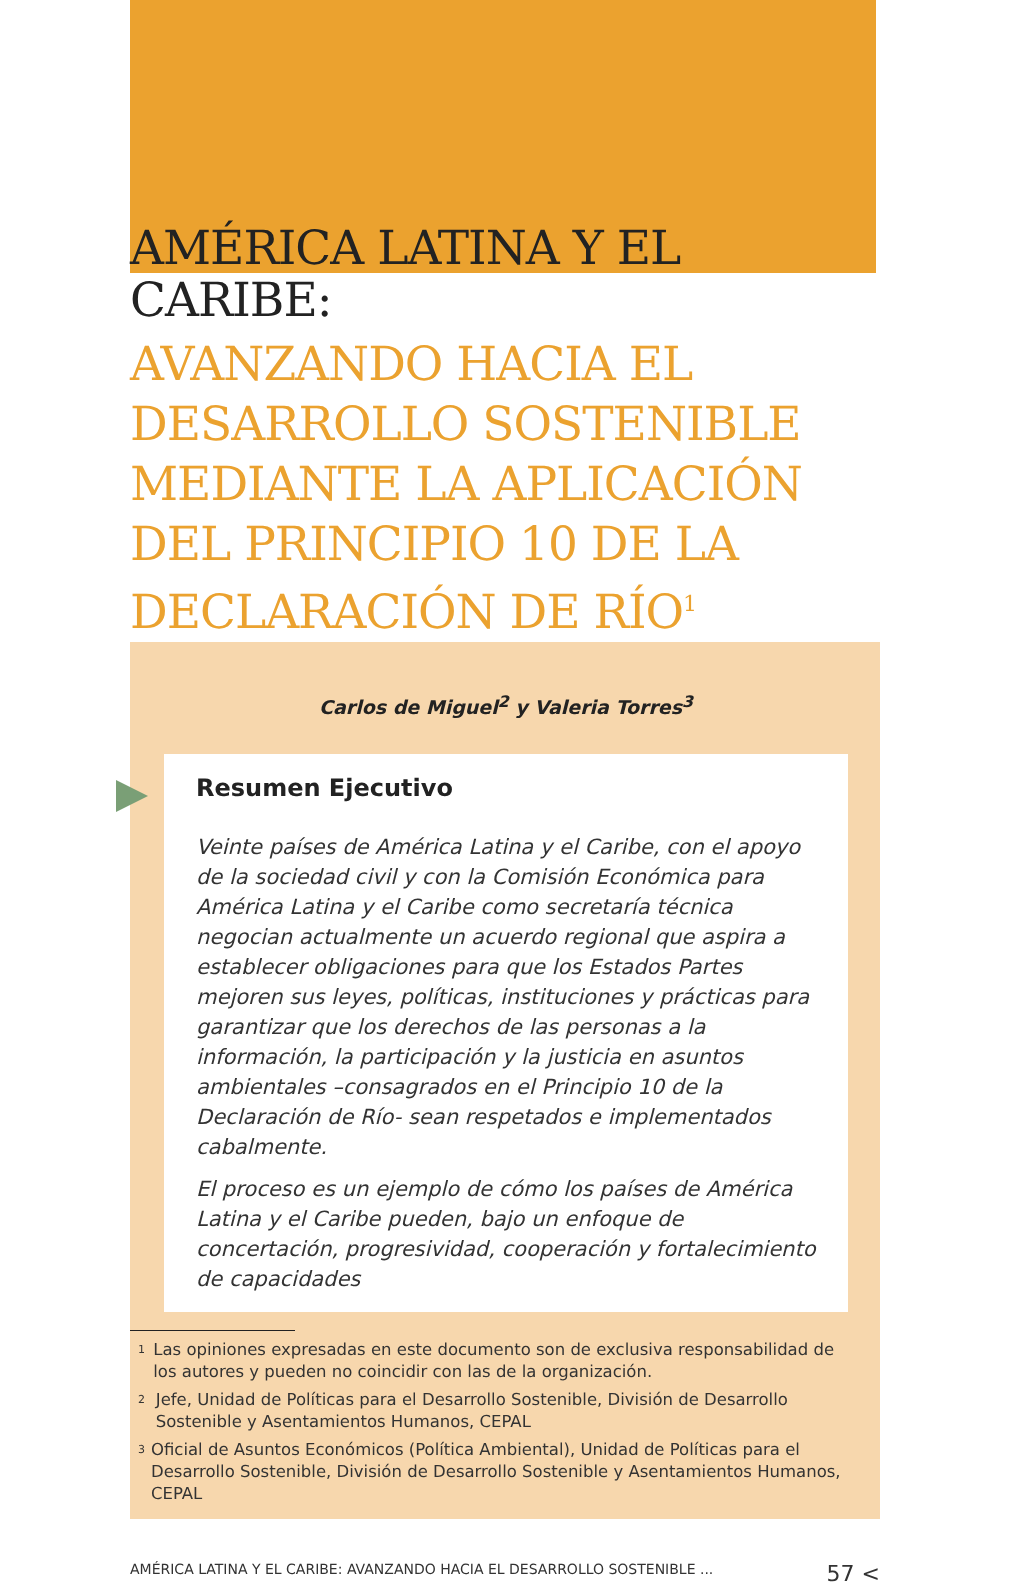AMÉRICA LATINA Y EL CARIBE:
AVANZANDO HACIA EL DESARROLLO SOSTENIBLE MEDIANTE LA APLICACIÓN DEL PRINCIPIO 10 DE LA DECLARACIÓN DE RÍO<sup>1</sup>
Carlos de Miguel<sup>2</sup> y Valeria Torres<sup>3</sup>
Resumen Ejecutivo
Veinte países de América Latina y el Caribe, con el apoyo de la sociedad civil y con la Comisión Económica para América Latina y el Caribe como secretaría técnica negocian actualmente un acuerdo regional que aspira a establecer obligaciones para que los Estados Partes mejoren sus leyes, políticas, instituciones y prácticas para garantizar que los derechos de las personas a la información, la participación y la justicia en asuntos ambientales –consagrados en el Principio 10 de la Declaración de Río- sean respetados e implementados cabalmente.
El proceso es un ejemplo de cómo los países de América Latina y el Caribe pueden, bajo un enfoque de concertación, progresividad, cooperación y fortalecimiento de capacidades
<sup>1</sup> Las opiniones expresadas en este documento son de exclusiva responsabilidad de los autores y pueden no coincidir con las de la organización.
<sup>2</sup> Jefe, Unidad de Políticas para el Desarrollo Sostenible, División de Desarrollo Sostenible y Asentamientos Humanos, CEPAL
<sup>3</sup> Oficial de Asuntos Económicos (Política Ambiental), Unidad de Políticas para el Desarrollo Sostenible, División de Desarrollo Sostenible y Asentamientos Humanos, CEPAL
AMÉRICA LATINA Y EL CARIBE: AVANZANDO HACIA EL DESARROLLO SOSTENIBLE ... 57 <